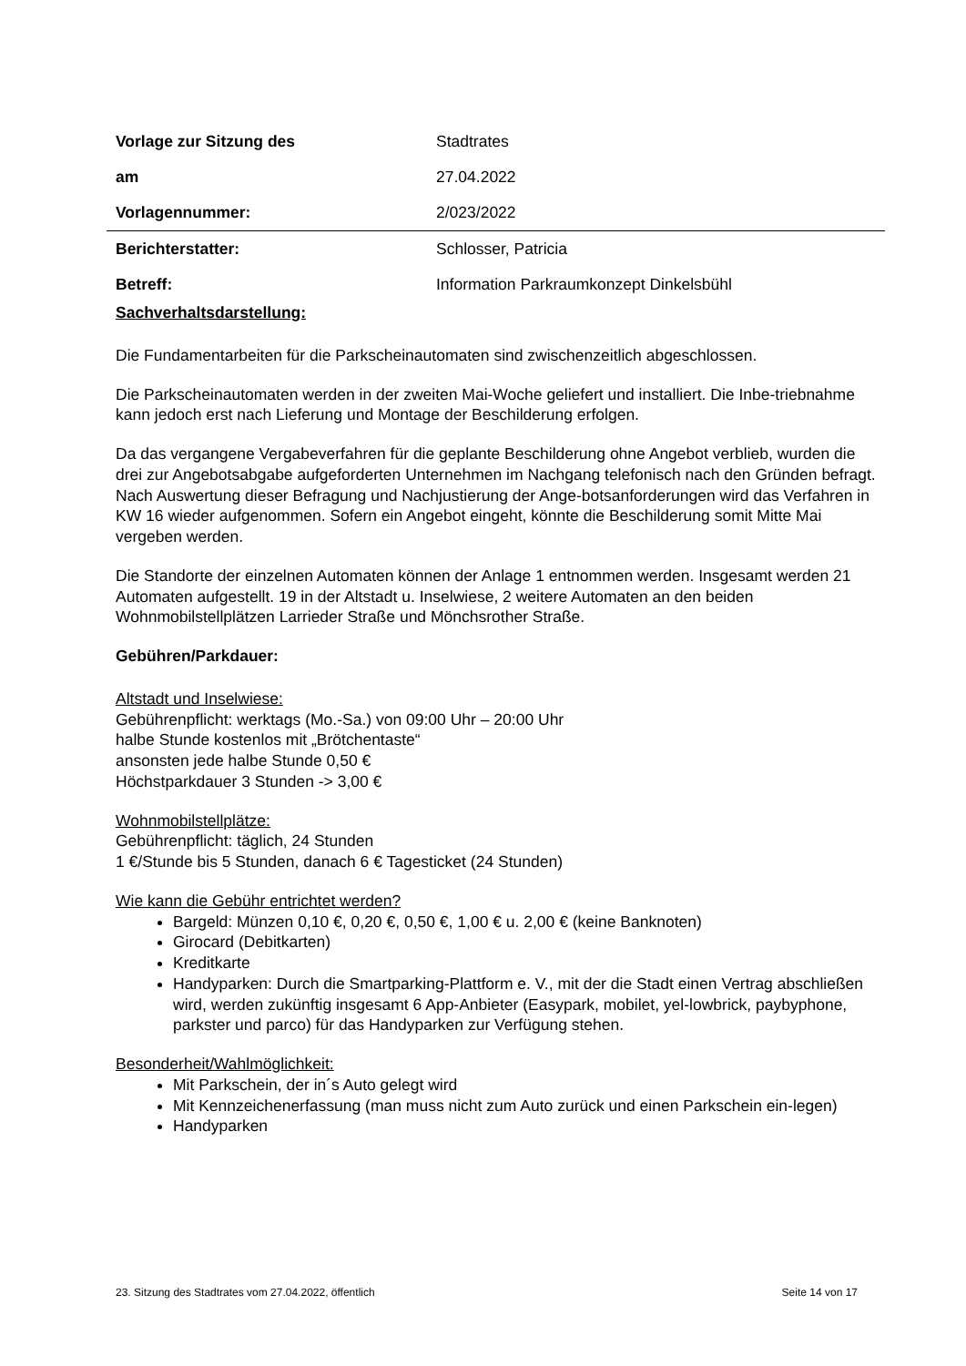| Vorlage zur Sitzung des | Stadtrates |
| am | 27.04.2022 |
| Vorlagennummer: | 2/023/2022 |
| Berichterstatter: | Schlosser, Patricia |
| Betreff: | Information Parkraumkonzept Dinkelsbühl |
Sachverhaltsdarstellung:
Die Fundamentarbeiten für die Parkscheinautomaten sind zwischenzeitlich abgeschlossen.
Die Parkscheinautomaten werden in der zweiten Mai-Woche geliefert und installiert. Die Inbe-triebnahme kann jedoch erst nach Lieferung und Montage der Beschilderung erfolgen.
Da das vergangene Vergabeverfahren für die geplante Beschilderung ohne Angebot verblieb, wurden die drei zur Angebotsabgabe aufgeforderten Unternehmen im Nachgang telefonisch nach den Gründen befragt. Nach Auswertung dieser Befragung und Nachjustierung der Ange-botsanforderungen wird das Verfahren in KW 16 wieder aufgenommen. Sofern ein Angebot eingeht, könnte die Beschilderung somit Mitte Mai vergeben werden.
Die Standorte der einzelnen Automaten können der Anlage 1 entnommen werden. Insgesamt werden 21 Automaten aufgestellt. 19 in der Altstadt u. Inselwiese, 2 weitere Automaten an den beiden Wohnmobilstellplätzen Larrieder Straße und Mönchsrother Straße.
Gebühren/Parkdauer:
Altstadt und Inselwiese:
Gebührenpflicht: werktags (Mo.-Sa.) von 09:00 Uhr – 20:00 Uhr
halbe Stunde kostenlos mit „Brötchentaste“
ansonsten jede halbe Stunde 0,50 €
Höchstparkdauer 3 Stunden -> 3,00 €
Wohnmobilstellplätze:
Gebührenpflicht: täglich, 24 Stunden
1 €/Stunde bis 5 Stunden, danach 6 € Tagesticket (24 Stunden)
Wie kann die Gebühr entrichtet werden?
Bargeld: Münzen 0,10 €, 0,20 €, 0,50 €, 1,00 € u. 2,00 € (keine Banknoten)
Girocard (Debitkarten)
Kreditkarte
Handyparken: Durch die Smartparking-Plattform e. V., mit der die Stadt einen Vertrag abschließen wird, werden zukünftig insgesamt 6 App-Anbieter (Easypark, mobilet, yel-lowbrick, paybyphone, parkster und parco) für das Handyparken zur Verfügung stehen.
Besonderheit/Wahlmöglichkeit:
Mit Parkschein, der in´s Auto gelegt wird
Mit Kennzeichenerfassung (man muss nicht zum Auto zurück und einen Parkschein ein-legen)
Handyparken
23. Sitzung des Stadtrates vom 27.04.2022, öffentlich Seite 14 von 17